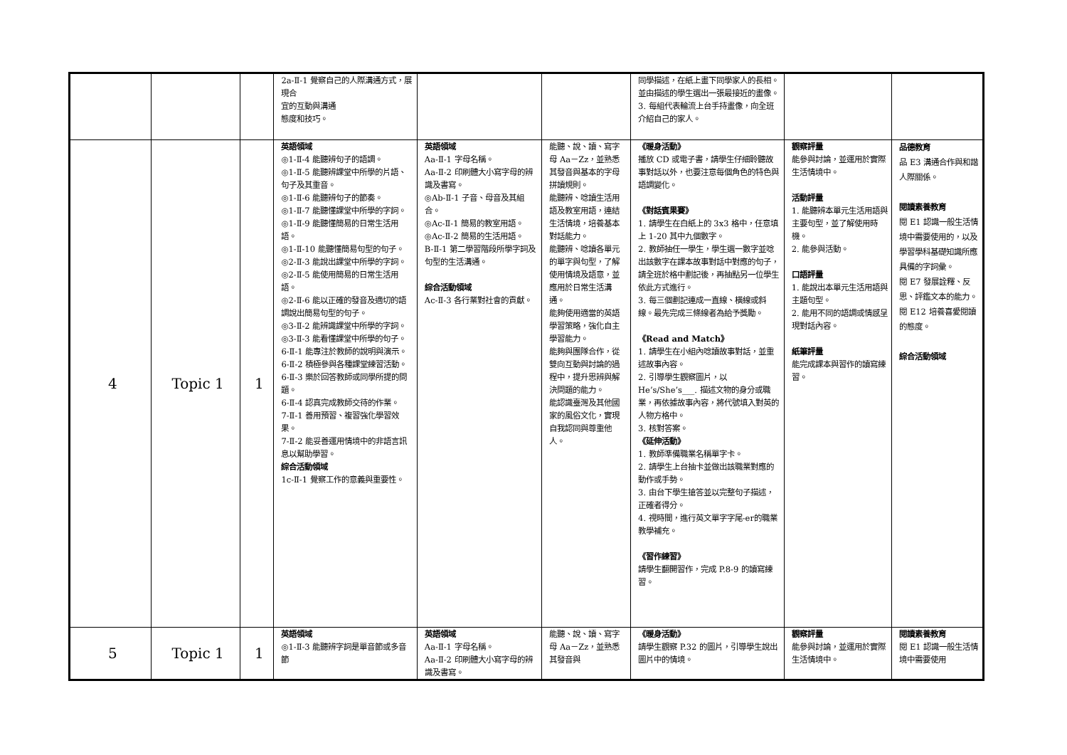| | | | 2a-Ⅱ-1 覺察自己的人際溝通方式，展現合 宜的互動與溝通 態度和技巧。 | | | 同學描述，在紙上畫下同學家人的長相。並由描述的學生選出一張最接近的畫像。 3. 每組代表輪流上台手持畫像，向全班介紹自己的家人。 | | |
| 4 | Topic 1 | 1 | 英語領域 ◎1-Ⅱ-4 能聽辨句子的語調。 ◎1-Ⅱ-5 能聽辨課堂中所學的片語、句子及其重音。 ◎1-Ⅱ-6 能聽辨句子的節奏。 ◎1-Ⅱ-7 能聽懂課堂中所學的字詞。 ◎1-Ⅱ-9 能聽懂簡易的日常生活用語。 ◎1-Ⅱ-10 能聽懂簡易句型的句子。 ◎2-Ⅱ-3 能說出課堂中所學的字詞。 ◎2-Ⅱ-5 能使用簡易的日常生活用語。 ◎2-Ⅱ-6 能以正確的發音及適切的語調說出簡易句型的句子。 ◎3-Ⅱ-2 能辨識課堂中所學的字詞。 ◎3-Ⅱ-3 能看懂課堂中所學的句子。 6-Ⅱ-1 能專注於教師的說明與演示。 6-Ⅱ-2 積極參與各種課堂練習活動。 6-Ⅱ-3 樂於回答教師或同學所提的問題。 6-Ⅱ-4 認真完成教師交待的作業。 7-Ⅱ-1 善用預習、複習強化學習效果。 7-Ⅱ-2 能妥善運用情境中的非語言訊息以幫助學習。 綜合活動領域 1c-Ⅱ-1 覺察工作的意義與重要性。 | 英語領域 Aa-Ⅱ-1 字母名稱。 Aa-Ⅱ-2 印刷體大小寫字母的辨識及書寫。 ◎Ab-Ⅱ-1 子音、母音及其組合。 ◎Ac-Ⅱ-1 簡易的教室用語。 ◎Ac-Ⅱ-2 簡易的生活用語。 B-Ⅱ-1 第二學習階段所學字詞及句型的生活溝通。 綜合活動領域 Ac-Ⅱ-3 各行業對社會的貢獻。 | 能聽、說、讀、寫字母 Aa－Zz，並熟悉其發音與基本的字母拼讀規則。 能聽辨、唸讀生活用語及教室用語，連結生活情境，培養基本對話能力。 能聽辨、唸讀各單元的單字與句型，了解使用情境及語意，並應用於日常生活溝通。 能夠使用適當的英語學習策略，強化自主學習能力。 能夠與團隊合作，從雙向互動與討論的過程中，提升思辨與解決問題的能力。 能認識臺灣及其他國家的風俗文化，實現自我認同與尊重他人。 | 《暖身活動》 播放 CD 或電子書，請學生仔細聆聽故事對話以外，也要注意每個角色的特色與語調變化。 《對話賓果賽》 1. 請學生在白紙上的 3x3 格中，任意填上 1-20 其中九個數字。 2. 教師抽任一學生，學生選一數字並唸出該數字在課本故事對話中對應的句子，請全班於格中劃記後，再抽點另一位學生依此方式進行。 3. 每三個劃記連成一直線、橫線或斜線。最先完成三條線者為給予獎勵。 《Read and Match》 1. 請學生在小組內唸讀故事對話，並重述故事內容。 2. 引導學生觀察圖片，以 He’s/She’s___. 描述文物的身分或職業，再依據故事內容，將代號填入對英的人物方格中。 3. 核對答案。 《延伸活動》 1. 教師準備職業名稱單字卡。 2. 請學生上台抽卡並做出該職業對應的動作或手勢。 3. 由台下學生搶答並以完整句子描述，正確者得分。 4. 視時間，進行英文單字字尾-er的職業教學補充。 《習作練習》 請學生翻開習作，完成 P.8-9 的讀寫練習。 | 觀察評量 能參與討論，並運用於實際生活情境中。 活動評量 1. 能聽辨本單元生活用語與主要句型，並了解使用時機。 2. 能參與活動。 口語評量 1. 能說出本單元生活用語與主題句型。 2. 能用不同的語調或情感呈現對話內容。 紙筆評量 能完成課本與習作的讀寫練習。 | 品德教育 品 E3 溝通合作與和諧人際關係。 閱讀素養教育 閱 E1 認識一般生活情境中需要使用的，以及學習學科基礎知識所應具備的字詞彙。 閱 E7 發展詮釋、反思、評鑑文本的能力。 閱 E12 培養喜愛閱讀的態度。 綜合活動領域 |
| 5 | Topic 1 | 1 | 英語領域 ◎1-Ⅱ-3 能聽辨字詞是單音節或多音節 | 英語領域 Aa-Ⅱ-1 字母名稱。 Aa-Ⅱ-2 印刷體大小寫字母的辨識及書寫。 | 能聽、說、讀、寫字母 Aa－Zz，並熟悉其發音與 | 《暖身活動》 請學生觀察 P.32 的圖片，引導學生說出圖片中的情境。 | 觀察評量 能參與討論，並運用於實際生活情境中。 | 閱讀素養教育 閱 E1 認識一般生活情境中需要使用 |